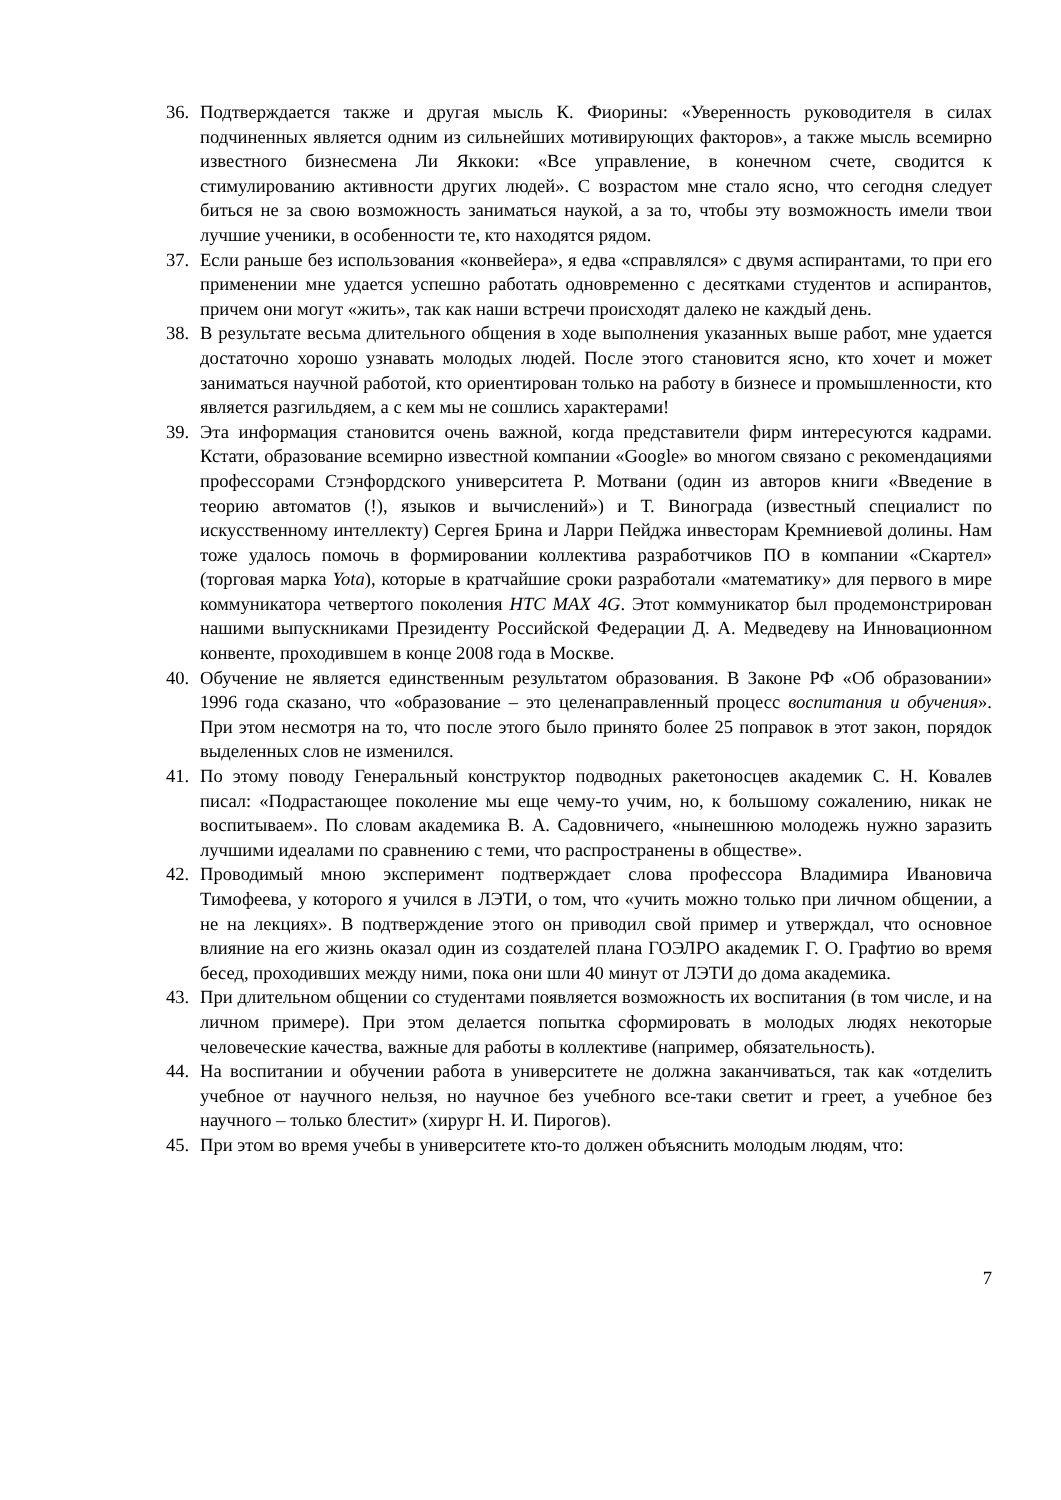36. Подтверждается также и другая мысль К. Фиорины: «Уверенность руководителя в силах подчиненных является одним из сильнейших мотивирующих факторов», а также мысль всемирно известного бизнесмена Ли Яккоки: «Все управление, в конечном счете, сводится к стимулированию активности других людей». С возрастом мне стало ясно, что сегодня следует биться не за свою возможность заниматься наукой, а за то, чтобы эту возможность имели твои лучшие ученики, в особенности те, кто находятся рядом.
37. Если раньше без использования «конвейера», я едва «справлялся» с двумя аспирантами, то при его применении мне удается успешно работать одновременно с десятками студентов и аспирантов, причем они могут «жить», так как наши встречи происходят далеко не каждый день.
38. В результате весьма длительного общения в ходе выполнения указанных выше работ, мне удается достаточно хорошо узнавать молодых людей. После этого становится ясно, кто хочет и может заниматься научной работой, кто ориентирован только на работу в бизнесе и промышленности, кто является разгильдяем, а с кем мы не сошлись характерами!
39. Эта информация становится очень важной, когда представители фирм интересуются кадрами. Кстати, образование всемирно известной компании «Google» во многом связано с рекомендациями профессорами Стэнфордского университета Р. Мотвани (один из авторов книги «Введение в теорию автоматов (!), языков и вычислений») и Т. Винограда (известный специалист по искусственному интеллекту) Сергея Брина и Ларри Пейджа инвесторам Кремниевой долины. Нам тоже удалось помочь в формировании коллектива разработчиков ПО в компании «Скартел» (торговая марка Yota), которые в кратчайшие сроки разработали «математику» для первого в мире коммуникатора четвертого поколения HTC MAX 4G. Этот коммуникатор был продемонстрирован нашими выпускниками Президенту Российской Федерации Д. А. Медведеву на Инновационном конвенте, проходившем в конце 2008 года в Москве.
40. Обучение не является единственным результатом образования. В Законе РФ «Об образовании» 1996 года сказано, что «образование – это целенаправленный процесс воспитания и обучения». При этом несмотря на то, что после этого было принято более 25 поправок в этот закон, порядок выделенных слов не изменился.
41. По этому поводу Генеральный конструктор подводных ракетоносцев академик С. Н. Ковалев писал: «Подрастающее поколение мы еще чему-то учим, но, к большому сожалению, никак не воспитываем». По словам академика В. А. Садовничего, «нынешнюю молодежь нужно заразить лучшими идеалами по сравнению с теми, что распространены в обществе».
42. Проводимый мною эксперимент подтверждает слова профессора Владимира Ивановича Тимофеева, у которого я учился в ЛЭТИ, о том, что «учить можно только при личном общении, а не на лекциях». В подтверждение этого он приводил свой пример и утверждал, что основное влияние на его жизнь оказал один из создателей плана ГОЭЛРО академик Г. О. Графтио во время бесед, проходивших между ними, пока они шли 40 минут от ЛЭТИ до дома академика.
43. При длительном общении со студентами появляется возможность их воспитания (в том числе, и на личном примере). При этом делается попытка сформировать в молодых людях некоторые человеческие качества, важные для работы в коллективе (например, обязательность).
44. На воспитании и обучении работа в университете не должна заканчиваться, так как «отделить учебное от научного нельзя, но научное без учебного все-таки светит и греет, а учебное без научного – только блестит» (хирург Н. И. Пирогов).
45. При этом во время учебы в университете кто-то должен объяснить молодым людям, что:
7